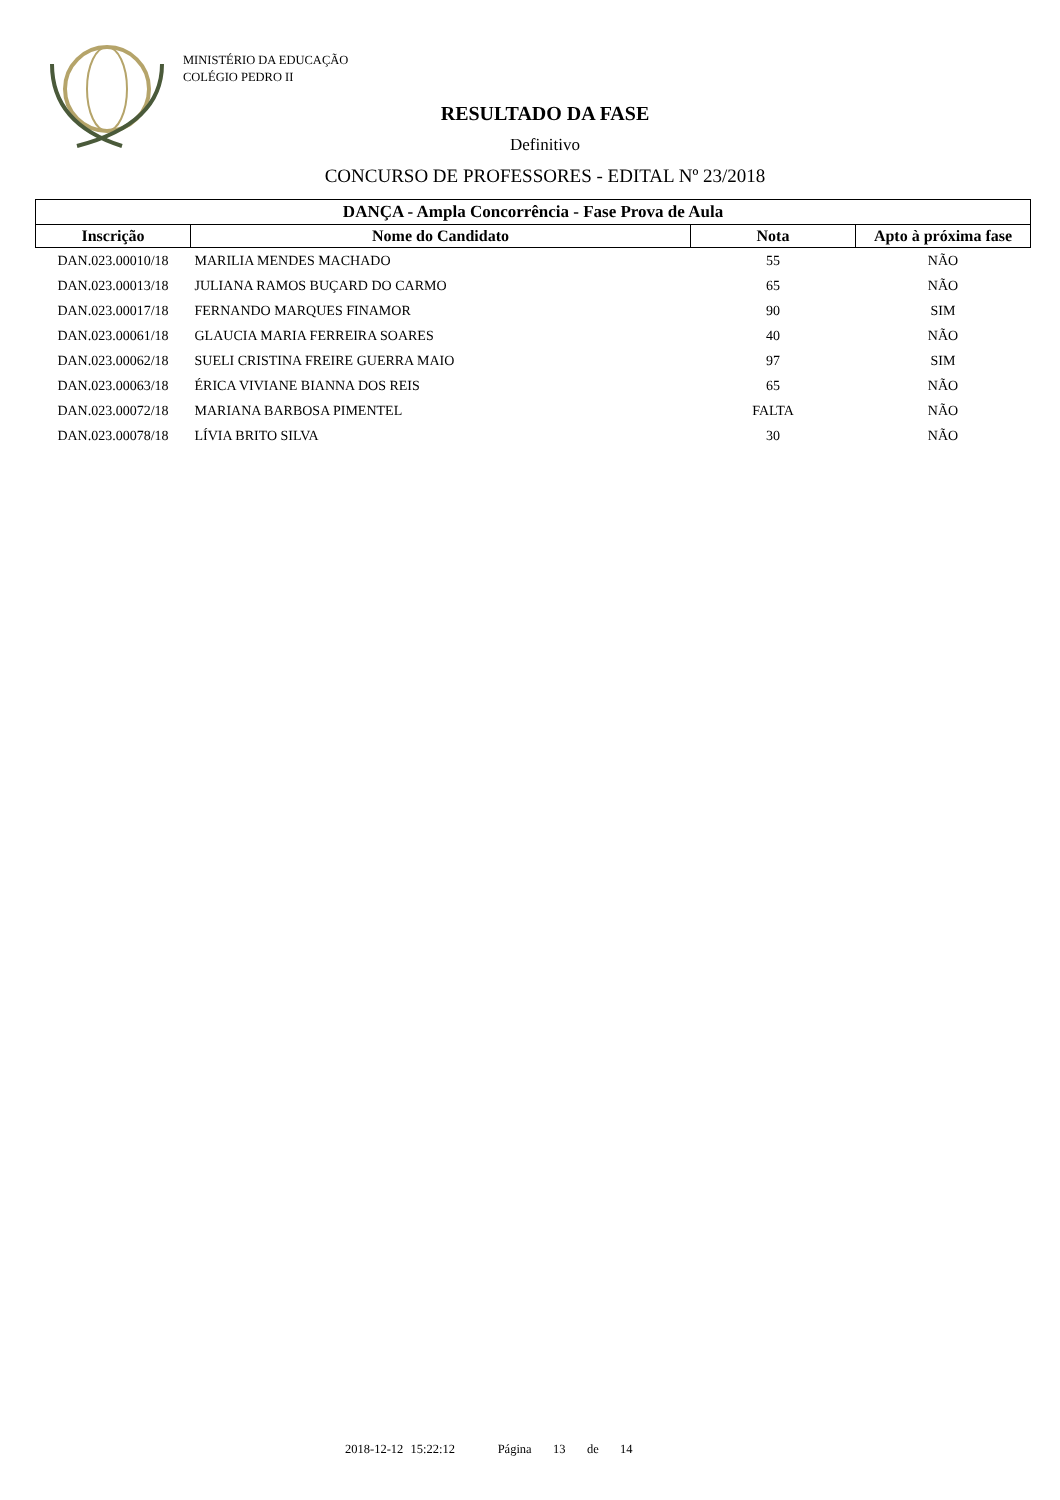MINISTÉRIO DA EDUCAÇÃO
COLÉGIO PEDRO II
RESULTADO DA FASE
Definitivo
CONCURSO DE PROFESSORES - EDITAL Nº 23/2018
| DANÇA - Ampla Concorrência - Fase Prova de Aula | | | |
| --- | --- | --- | --- |
| Inscrição | Nome do Candidato | Nota | Apto à próxima fase |
| DAN.023.00010/18 | MARILIA MENDES MACHADO | 55 | NÃO |
| DAN.023.00013/18 | JULIANA RAMOS BUÇARD DO CARMO | 65 | NÃO |
| DAN.023.00017/18 | FERNANDO MARQUES FINAMOR | 90 | SIM |
| DAN.023.00061/18 | GLAUCIA MARIA FERREIRA SOARES | 40 | NÃO |
| DAN.023.00062/18 | SUELI CRISTINA FREIRE GUERRA MAIO | 97 | SIM |
| DAN.023.00063/18 | ÉRICA VIVIANE BIANNA DOS REIS | 65 | NÃO |
| DAN.023.00072/18 | MARIANA BARBOSA PIMENTEL | FALTA | NÃO |
| DAN.023.00078/18 | LÍVIA BRITO SILVA | 30 | NÃO |
2018-12-12 15:22:12 Página 13 de 14